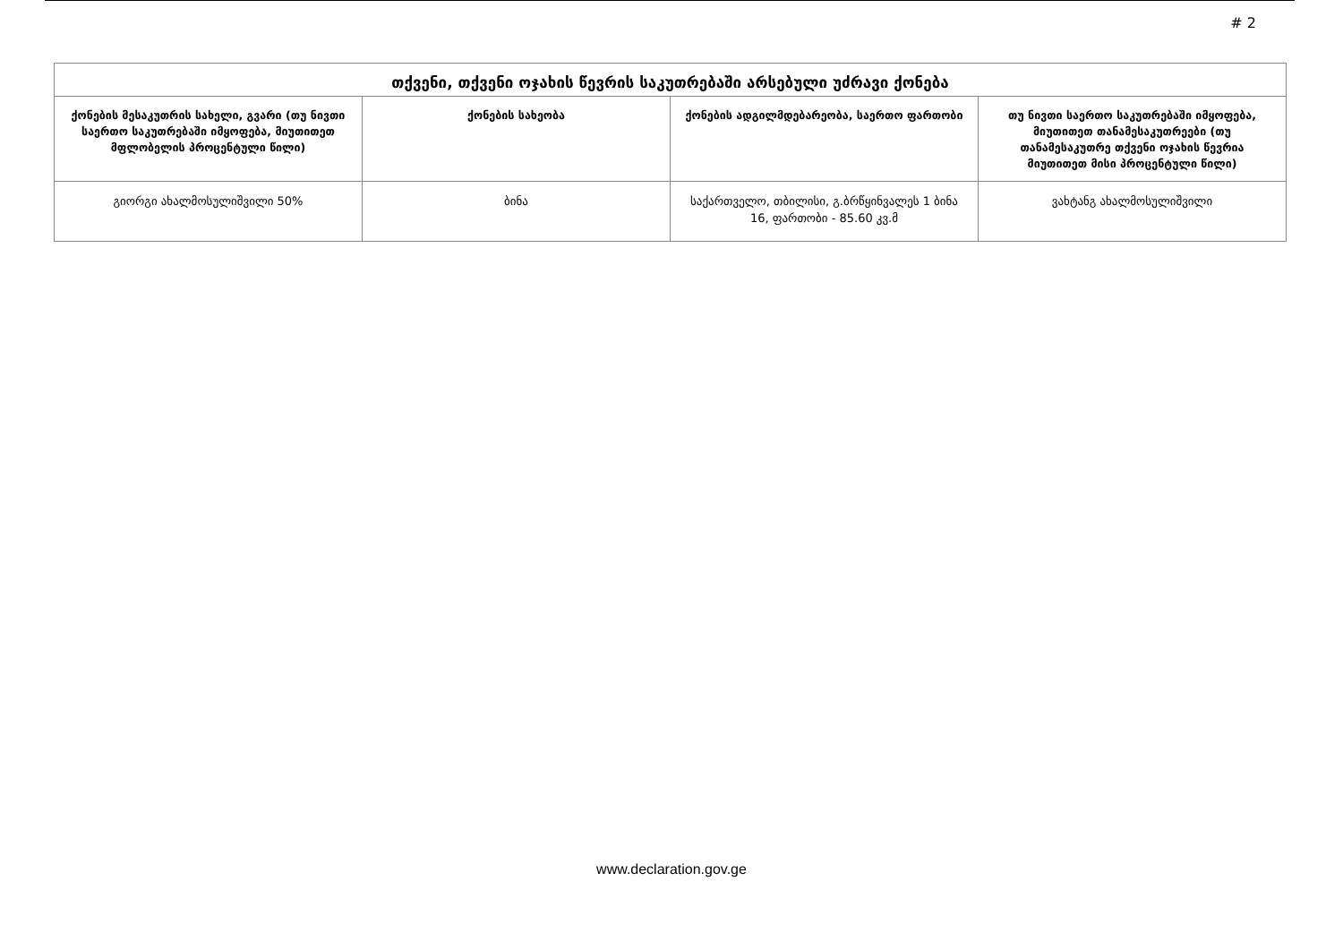# 2
| თქვენი, თქვენი ოჯახის წევრის საკუთრებაში არსებული უძრავი ქონება | | | |
| --- | --- | --- | --- |
| ქონების მესაკუთრის სახელი, გვარი (თუ ნივთი საერთო საკუთრებაში იმყოფება, მიუთითეთ მფლობელის პროცენტული წილი) | ქონების სახეობა | ქონების ადგილმდებარეობა, საერთო ფართობი | თუ ნივთი საერთო საკუთრებაში იმყოფება, მიუთითეთ თანამესაკუთრეები (თუ თანამესაკუთრე თქვენი ოჯახის წევრია მიუთითეთ მისი პროცენტული წილი) |
| გიორგი ახალმოსულიშვილი 50% | ბინა | საქართველო, თბილისი, გ.ბრწყინვალეს 1 ბინა 16, ფართობი - 85.60 კვ.მ | ვახტანგ ახალმოსულიშვილი |
www.declaration.gov.ge